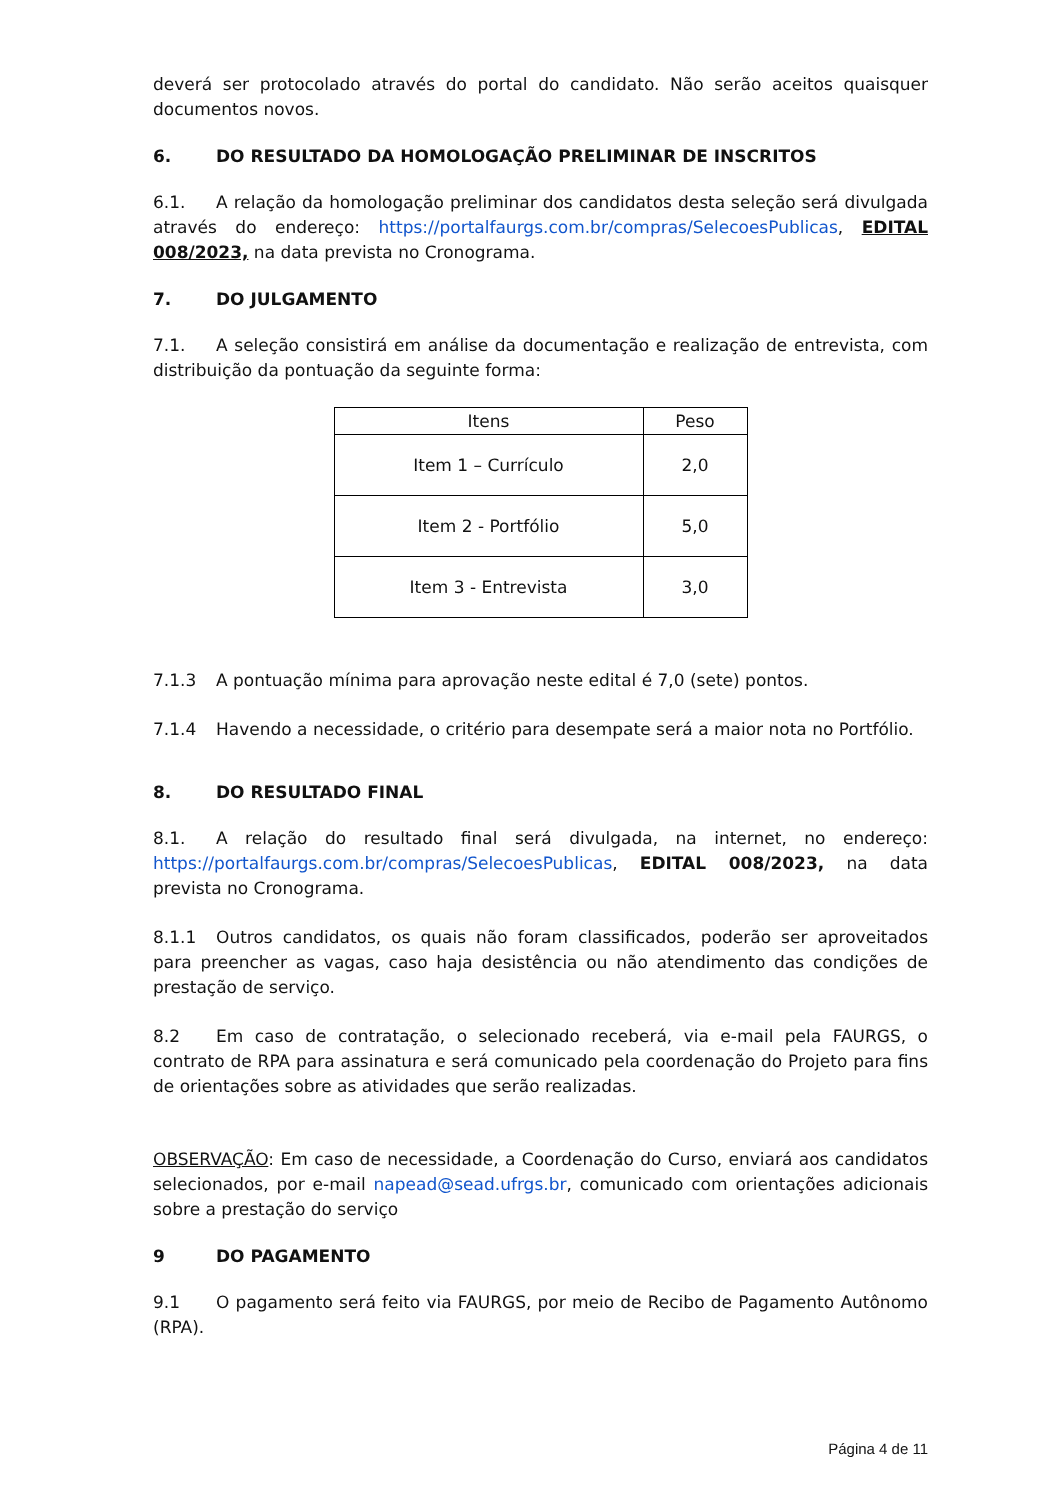deverá ser protocolado através do portal do candidato. Não serão aceitos quaisquer documentos novos.
6. DO RESULTADO DA HOMOLOGAÇÃO PRELIMINAR DE INSCRITOS
6.1. A relação da homologação preliminar dos candidatos desta seleção será divulgada através do endereço: https://portalfaurgs.com.br/compras/SelecoesPublicas, EDITAL 008/2023, na data prevista no Cronograma.
7. DO JULGAMENTO
7.1. A seleção consistirá em análise da documentação e realização de entrevista, com distribuição da pontuação da seguinte forma:
| Itens | Peso |
| --- | --- |
| Item 1 – Currículo | 2,0 |
| Item 2 - Portfólio | 5,0 |
| Item 3 - Entrevista | 3,0 |
7.1.3 A pontuação mínima para aprovação neste edital é 7,0 (sete) pontos.
7.1.4 Havendo a necessidade, o critério para desempate será a maior nota no Portfólio.
8. DO RESULTADO FINAL
8.1. A relação do resultado final será divulgada, na internet, no endereço: https://portalfaurgs.com.br/compras/SelecoesPublicas, EDITAL 008/2023, na data prevista no Cronograma.
8.1.1 Outros candidatos, os quais não foram classificados, poderão ser aproveitados para preencher as vagas, caso haja desistência ou não atendimento das condições de prestação de serviço.
8.2 Em caso de contratação, o selecionado receberá, via e-mail pela FAURGS, o contrato de RPA para assinatura e será comunicado pela coordenação do Projeto para fins de orientações sobre as atividades que serão realizadas.
OBSERVAÇÃO: Em caso de necessidade, a Coordenação do Curso, enviará aos candidatos selecionados, por e-mail napead@sead.ufrgs.br, comunicado com orientações adicionais sobre a prestação do serviço
9 DO PAGAMENTO
9.1 O pagamento será feito via FAURGS, por meio de Recibo de Pagamento Autônomo (RPA).
Página 4 de 11